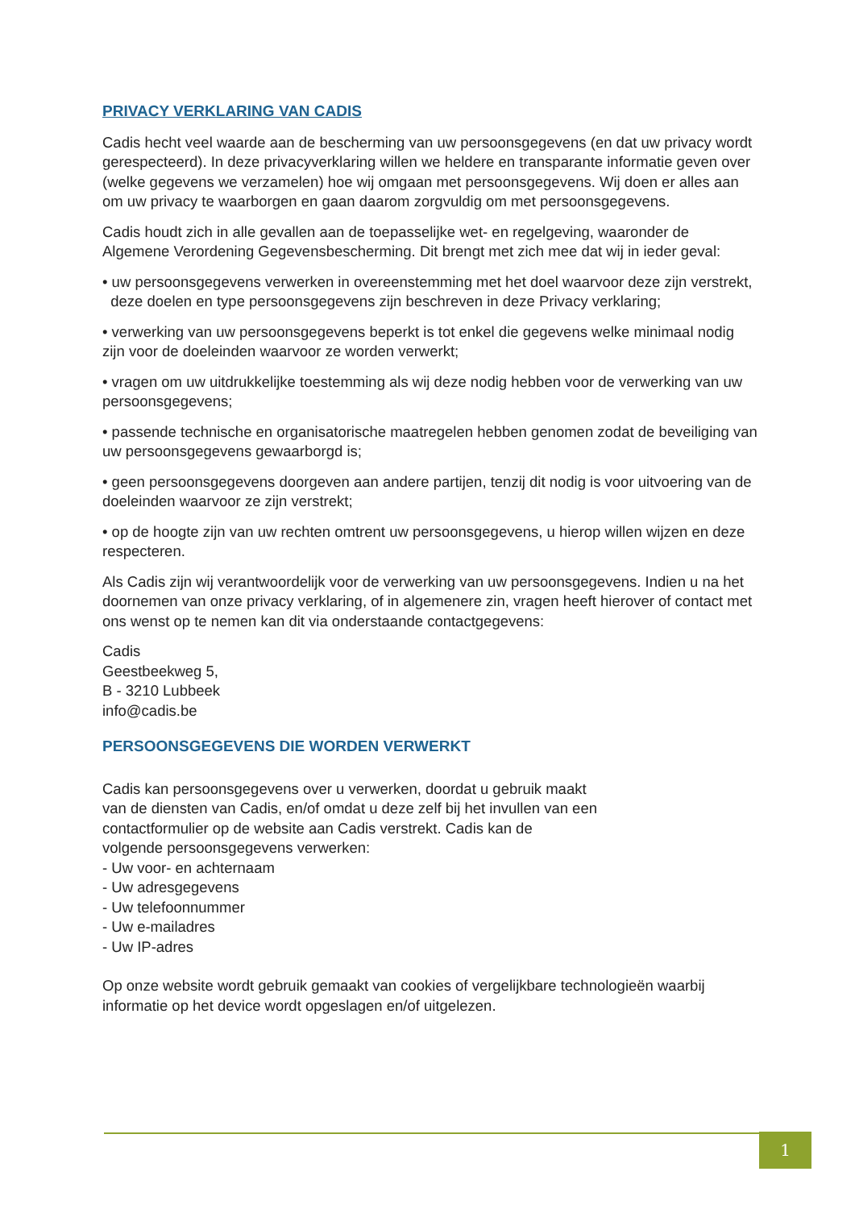PRIVACY VERKLARING VAN CADIS
Cadis hecht veel waarde aan de bescherming van uw persoonsgegevens (en dat uw privacy wordt gerespecteerd). In deze privacyverklaring willen we heldere en transparante informatie geven over (welke gegevens we verzamelen) hoe wij omgaan met persoonsgegevens. Wij doen er alles aan om uw privacy te waarborgen en gaan daarom zorgvuldig om met persoonsgegevens.
Cadis houdt zich in alle gevallen aan de toepasselijke wet- en regelgeving, waaronder de Algemene Verordening Gegevensbescherming. Dit brengt met zich mee dat wij in ieder geval:
• uw persoonsgegevens verwerken in overeenstemming met het doel waarvoor deze zijn verstrekt, deze doelen en type persoonsgegevens zijn beschreven in deze Privacy verklaring;
• verwerking van uw persoonsgegevens beperkt is tot enkel die gegevens welke minimaal nodig zijn voor de doeleinden waarvoor ze worden verwerkt;
• vragen om uw uitdrukkelijke toestemming als wij deze nodig hebben voor de verwerking van uw persoonsgegevens;
• passende technische en organisatorische maatregelen hebben genomen zodat de beveiliging van uw persoonsgegevens gewaarborgd is;
• geen persoonsgegevens doorgeven aan andere partijen, tenzij dit nodig is voor uitvoering van de doeleinden waarvoor ze zijn verstrekt;
• op de hoogte zijn van uw rechten omtrent uw persoonsgegevens, u hierop willen wijzen en deze respecteren.
Als Cadis zijn wij verantwoordelijk voor de verwerking van uw persoonsgegevens. Indien u na het doornemen van onze privacy verklaring, of in algemenere zin, vragen heeft hierover of contact met ons wenst op te nemen kan dit via onderstaande contactgegevens:
Cadis
Geestbeekweg 5,
B - 3210 Lubbeek
info@cadis.be
PERSOONSGEGEVENS DIE WORDEN VERWERKT
Cadis kan persoonsgegevens over u verwerken, doordat u gebruik maakt
van de diensten van Cadis, en/of omdat u deze zelf bij het invullen van een
contactformulier op de website aan Cadis verstrekt. Cadis kan de
volgende persoonsgegevens verwerken:
- Uw voor- en achternaam
- Uw adresgegevens
- Uw telefoonnummer
- Uw e-mailadres
- Uw IP-adres
Op onze website wordt gebruik gemaakt van cookies of vergelijkbare technologieën waarbij informatie op het device wordt opgeslagen en/of uitgelezen.
1